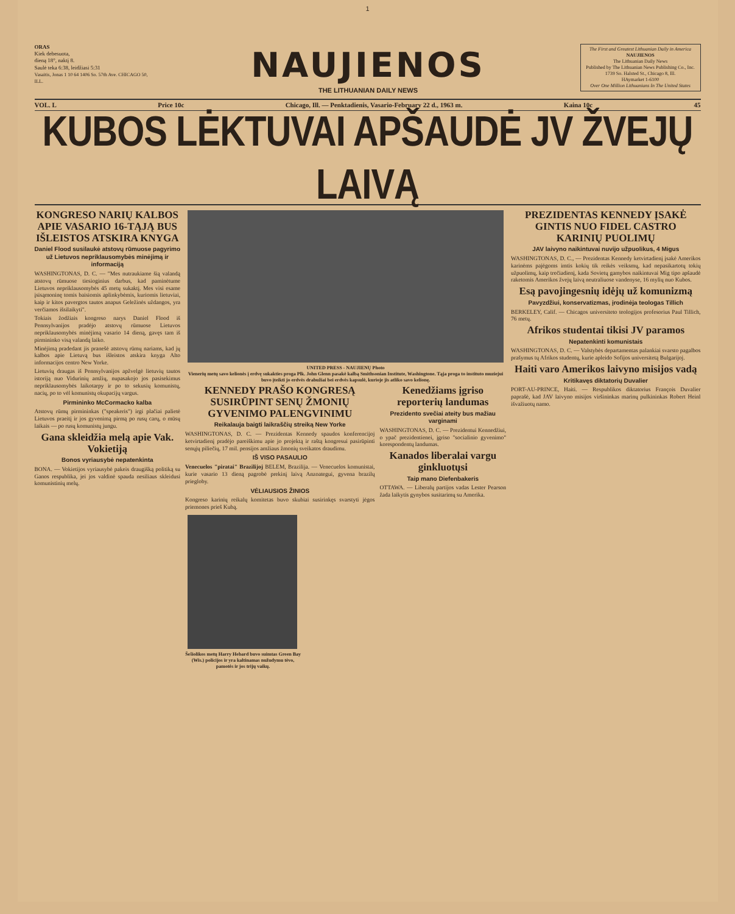1
ORAS
Kiek debesuota,
dieną 18°, naktį 8.
Saulė teka 6:38, leidžiasi 5:31
Vasaitis, Jonas 1 10 64 1406 So. 57th Ave. CHICAGO 50, ILL.
NAUJIENOS
THE LITHUANIAN DAILY NEWS
The First and Greatest Lithuanian Daily in America
NAUJIENOS
The Lithuanian Daily News
Published by The Lithuanian News Publishing Co., Inc.
1739 So. Halsted St., Chicago 8, Ill.
HAymarket 1-6100
Over One Million Lithuanians In The United States
VOL. L Price 10c Chicago, Ill. — Penktadienis, Vasario-February 22 d., 1963 m. Kaina 10c 45
KUBOS LĖKTUVAI APŠAUDĖ JV ŽVEJŲ LAIVĄ
KONGRESO NARIŲ KALBOS APIE VASARIO 16-TĄJĄ BUS IŠLEISTOS ATSKIRA KNYGA
Daniel Flood susilaukė atstovų rūmuose pagyrimo už Lietuvos nepriklausomybės minėjimą ir informaciją
WASHINGTONAS, D. C. — "Mes nutraukiame šią valandą atstovų rūmuose tiesioginius darbus, kad paminėtume Lietuvos nepriklausomybės 45 metų sukaktį. Mes visi esame įsisąmoninę tomis baisiomis aplinkybėmis, kuriomis lietuviai, kaip ir kitos pavergtos tautos anapus Geležinės uždangos, yra verčiamos išsilaikyti".
Tokiais žodžiais kongreso narys Daniel Flood iš Pennsylvanijos pradėjo atstovų rūmuose Lietuvos nepriklausomybės minėjimą vasario 14 dieną, gavęs tam iš pirmininko visą valandą laiko.
Minėjimą pradedant jis pranešė atstovų rūmų nariams, kad jų kalbos apie Lietuvą bus išleistos atskira knyga Alto informacijos centro New Yorke.
Lietuvių draugas iš Pennsylvanijos apžvelgė lietuvių tautos istoriją nuo Vidurinių amžių, nupasakojo jos pasisekimus nepriklausomybės laikotarpy ir po to sekusių komunistų, nacių, po to vėl komunistų okupacijų vargus.
Pirmininko McCormacko kalba
Atstovų rūmų pirmininkas ("speakeris") irgi plačiai palietė Lietuvos praeitį ir jos gyvenimą pirmą po rusų carų, o mūsų laikais — po rusų komunistų jungu.
Gana skleidžia melą apie Vak. Vokietiją
Bonos vyriausybė nepatenkinta
BONA. — Vokietijos vyriausybė pakeis draugišką politiką su Ganos respublika, jei jos valdinė spauda nesiliaus skleidusi komunistinių melų.
UNITED PRESS - NAUJIENŲ Photo
Vienerių metų savo kelionės į erdvę sukakties proga Plk. John Glenn pasakė kalbą Smithsonian Institute, Washingtone. Tąja proga to instituto muziejui buvo įteikti jo erdvės drabužiai bei erdvės kapsulė, kurioje jis atliko savo kelionę.
KENNEDY PRAŠO KONGRESĄ SUSIRŪPINT SENŲ ŽMONIŲ GYVENIMO PALENGVINIMU
Reikalauja baigti laikraščių streiką New Yorke
WASHINGTONAS, D. C. — Prezidentas Kennedy spaudos konferencijoj ketvirtadienį pradėjo pareiškimu apie jo projektą ir raštą kongresui pasirūpinti senųjų piliečių, 17 mil. pensijos amžiaus žmonių sveikatos draudimu.
IŠ VISO PASAULIO
Venecuelos "piratai" Brazilijoj BELEM, Brazilija. — Venecuelos komunistai, kurie vasario 13 dieną pagrobė prekinį laivą Anzoategui, gyvena brazilų priegloby.
VĖLIAUSIOS ŽINIOS
Kongreso karinių reikalų komitetas buvo skubiai susirinkęs svarstyti jėgos priemones prieš Kubą.
Kenedžiams įgriso reporterių landumas
Prezidento svečiai ateity bus mažiau varginami
WASHINGTONAS, D. C. — Prezidentui Kennedžiui, o ypač prezidentienei, įgriso "socialinio gyvenimo" korespondentų landumas.
Kanados liberalai vargu ginkluotųsi
Taip mano Diefenbakeris
OTTAWA. — Liberalų partijos vadas Lester Pearson žada laikytis gynybos susitarimų su Amerika.
Šešiolikos metų Harry Hebard buvo suimtas Green Bay (Wis.) policijos ir yra kaltinamas nužudymu tėvo, pamotės ir jos trijų vaikų.
PREZIDENTAS KENNEDY ĮSAKĖ GINTIS NUO FIDEL CASTRO KARINIŲ PUOLIMŲ
JAV laivyno naikintuvai nuvijo užpuolikus, 4 Migus
WASHINGTONAS, D. C., — Prezidentas Kennedy ketvirtadienį įsakė Amerikos karinėms pajėgoms imtis kokių tik reikės veiksmų, kad nepasikartotų tokių užpuolimų, kaip trečiadienį, kada Sovietų gamybos naikintuvai Mig tipo apšaudė raketomis Amerikos žvejų laivą neutraliuose vandenyse, 16 mylių nuo Kubos.
Esą pavojingesnių idėjų už komunizmą
Pavyzdžiui, konservatizmas, įrodinėja teologas Tillich
BERKELEY, Calif. — Chicagos universiteto teologijos profesorius Paul Tillich, 76 metų.
Afrikos studentai tikisi JV paramos
Nepatenkinti komunistais
WASHINGTONAS, D. C. — Valstybės departamentas palankiai svarsto pagalbos prašymus tų Afrikos studentų, kurie apleido Sofijos universitetą Bulgarijoj.
Haiti varo Amerikos laivyno misijos vadą
Kritikavęs diktatorių Duvalier
PORT-AU-PRINCE, Haiti. — Respublikos diktatorius François Duvalier paprašė, kad JAV laivyno misijos viršininkas marinų pulkininkas Robert Heinl išvažiuotų namo.